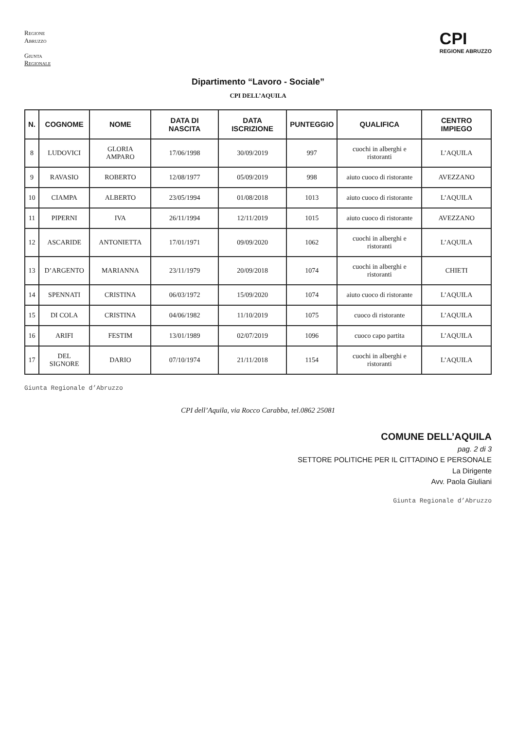Regione
Abruzzo
Giunta
Regionale
CPI
REGIONE ABRUZZO
Dipartimento “Lavoro - Sociale”
CPI DELL’AQUILA
| N. | COGNOME | NOME | DATA DI NASCITA | DATA ISCRIZIONE | PUNTEGGIO | QUALIFICA | CENTRO IMPIEGO |
| --- | --- | --- | --- | --- | --- | --- | --- |
| 8 | LUDOVICI | GLORIA AMPARO | 17/06/1998 | 30/09/2019 | 997 | cuochi in alberghi e ristoranti | L’AQUILA |
| 9 | RAVASIO | ROBERTO | 12/08/1977 | 05/09/2019 | 998 | aiuto cuoco di ristorante | AVEZZANO |
| 10 | CIAMPA | ALBERTO | 23/05/1994 | 01/08/2018 | 1013 | aiuto cuoco di ristorante | L’AQUILA |
| 11 | PIPERNI | IVA | 26/11/1994 | 12/11/2019 | 1015 | aiuto cuoco di ristorante | AVEZZANO |
| 12 | ASCARIDE | ANTONIETTA | 17/01/1971 | 09/09/2020 | 1062 | cuochi in alberghi e ristoranti | L’AQUILA |
| 13 | D’ARGENTO | MARIANNA | 23/11/1979 | 20/09/2018 | 1074 | cuochi in alberghi e ristoranti | CHIETI |
| 14 | SPENNATI | CRISTINA | 06/03/1972 | 15/09/2020 | 1074 | aiuto cuoco di ristorante | L’AQUILA |
| 15 | DI COLA | CRISTINA | 04/06/1982 | 11/10/2019 | 1075 | cuoco di ristorante | L’AQUILA |
| 16 | ARIFI | FESTIM | 13/01/1989 | 02/07/2019 | 1096 | cuoco capo partita | L’AQUILA |
| 17 | DEL SIGNORE | DARIO | 07/10/1974 | 21/11/2018 | 1154 | cuochi in alberghi e ristoranti | L’AQUILA |
Giunta Regionale d’Abruzzo
CPI dell’Aquila, via Rocco Carabba, tel.0862 25081
COMUNE DELL’AQUILA
pag. 2 di 3
SETTORE POLITICHE PER IL CITTADINO E PERSONALE
La Dirigente
Avv. Paola Giuliani
Giunta Regionale d’Abruzzo